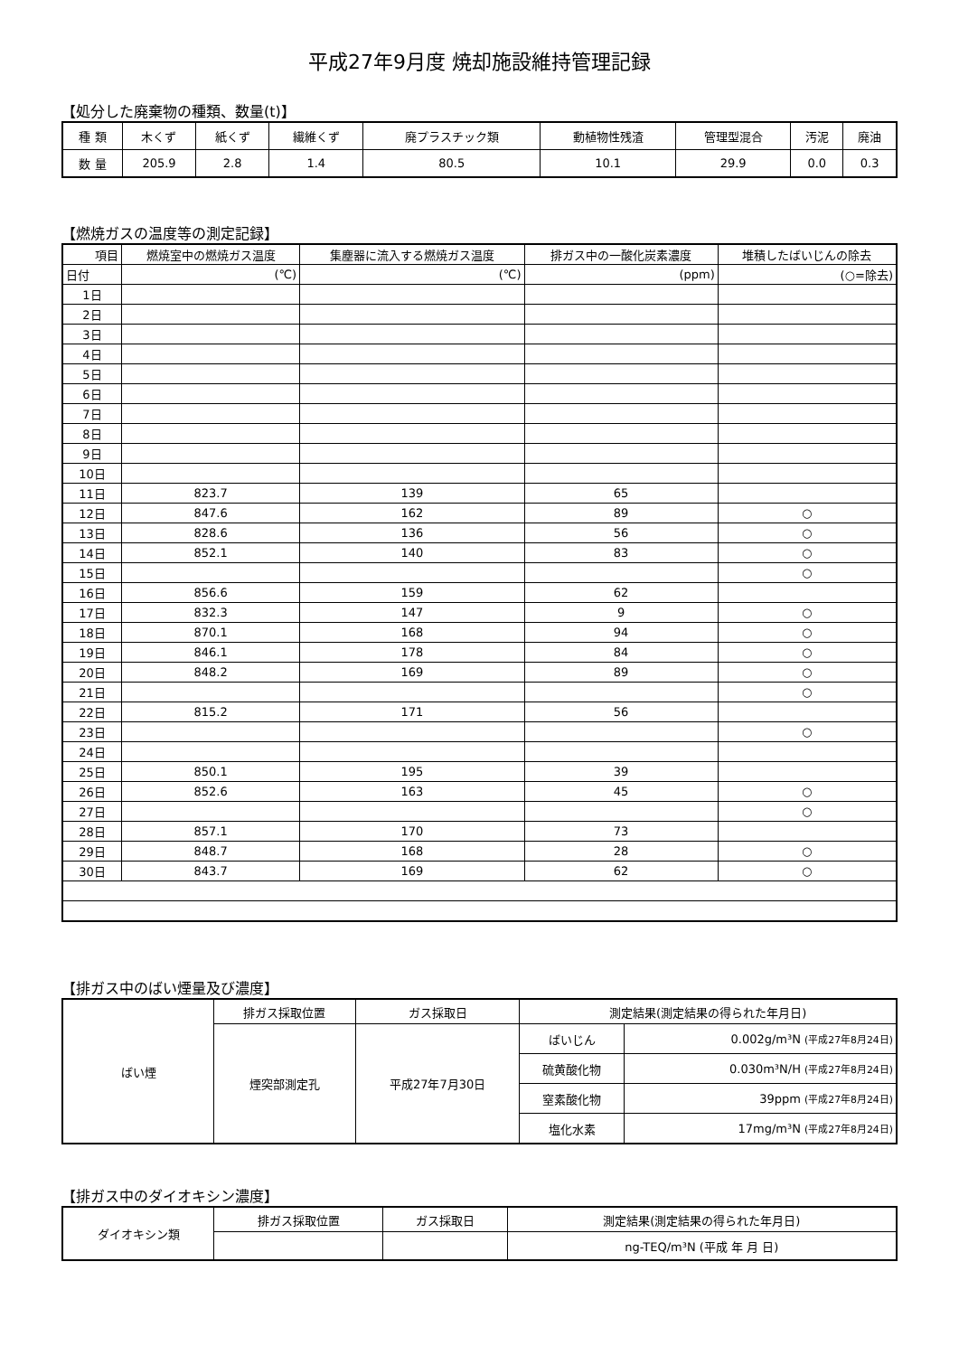平成27年9月度 焼却施設維持管理記録
【処分した廃棄物の種類、数量(t)】
| 種 類 | 木くず | 紙くず | 繊維くず | 廃プラスチック類 | 動植物性残渣 | 管理型混合 | 汚泥 | 廃油 |
| 数 量 | 205.9 | 2.8 | 1.4 | 80.5 | 10.1 | 29.9 | 0.0 | 0.3 |
【燃焼ガスの温度等の測定記録】
| 項目 | 燃焼室中の燃焼ガス温度 | 集塵器に流入する燃焼ガス温度 | 排ガス中の一酸化炭素濃度 | 堆積したばいじんの除去 |
| 日付 | (℃) | (℃) | (ppm) | (○=除去) |
| 1日 | | | | |
| 2日 | | | | |
| 3日 | | | | |
| 4日 | | | | |
| 5日 | | | | |
| 6日 | | | | |
| 7日 | | | | |
| 8日 | | | | |
| 9日 | | | | |
| 10日 | | | | |
| 11日 | 823.7 | 139 | 65 | |
| 12日 | 847.6 | 162 | 89 | ○ |
| 13日 | 828.6 | 136 | 56 | ○ |
| 14日 | 852.1 | 140 | 83 | ○ |
| 15日 | | | | ○ |
| 16日 | 856.6 | 159 | 62 | |
| 17日 | 832.3 | 147 | 9 | ○ |
| 18日 | 870.1 | 168 | 94 | ○ |
| 19日 | 846.1 | 178 | 84 | ○ |
| 20日 | 848.2 | 169 | 89 | ○ |
| 21日 | | | | ○ |
| 22日 | 815.2 | 171 | 56 | |
| 23日 | | | | ○ |
| 24日 | | | | |
| 25日 | 850.1 | 195 | 39 | |
| 26日 | 852.6 | 163 | 45 | ○ |
| 27日 | | | | ○ |
| 28日 | 857.1 | 170 | 73 | |
| 29日 | 848.7 | 168 | 28 | ○ |
| 30日 | 843.7 | 169 | 62 | ○ |
【排ガス中のばい煙量及び濃度】
| ばい煙 | 排ガス採取位置 | ガス採取日 | 測定結果(測定結果の得られた年月日) | |
| | 煙突部測定孔 | 平成27年7月30日 | ばいじん | 0.002g/m³N (平成27年8月24日) |
| | | | 硫黄酸化物 | 0.030m³N/H (平成27年8月24日) |
| | | | 窒素酸化物 | 39ppm (平成27年8月24日) |
| | | | 塩化水素 | 17mg/m³N (平成27年8月24日) |
【排ガス中のダイオキシン濃度】
| ダイオキシン類 | 排ガス採取位置 | ガス採取日 | 測定結果(測定結果の得られた年月日) |
| | | | ng-TEQ/m³N (平成 年 月 日) |